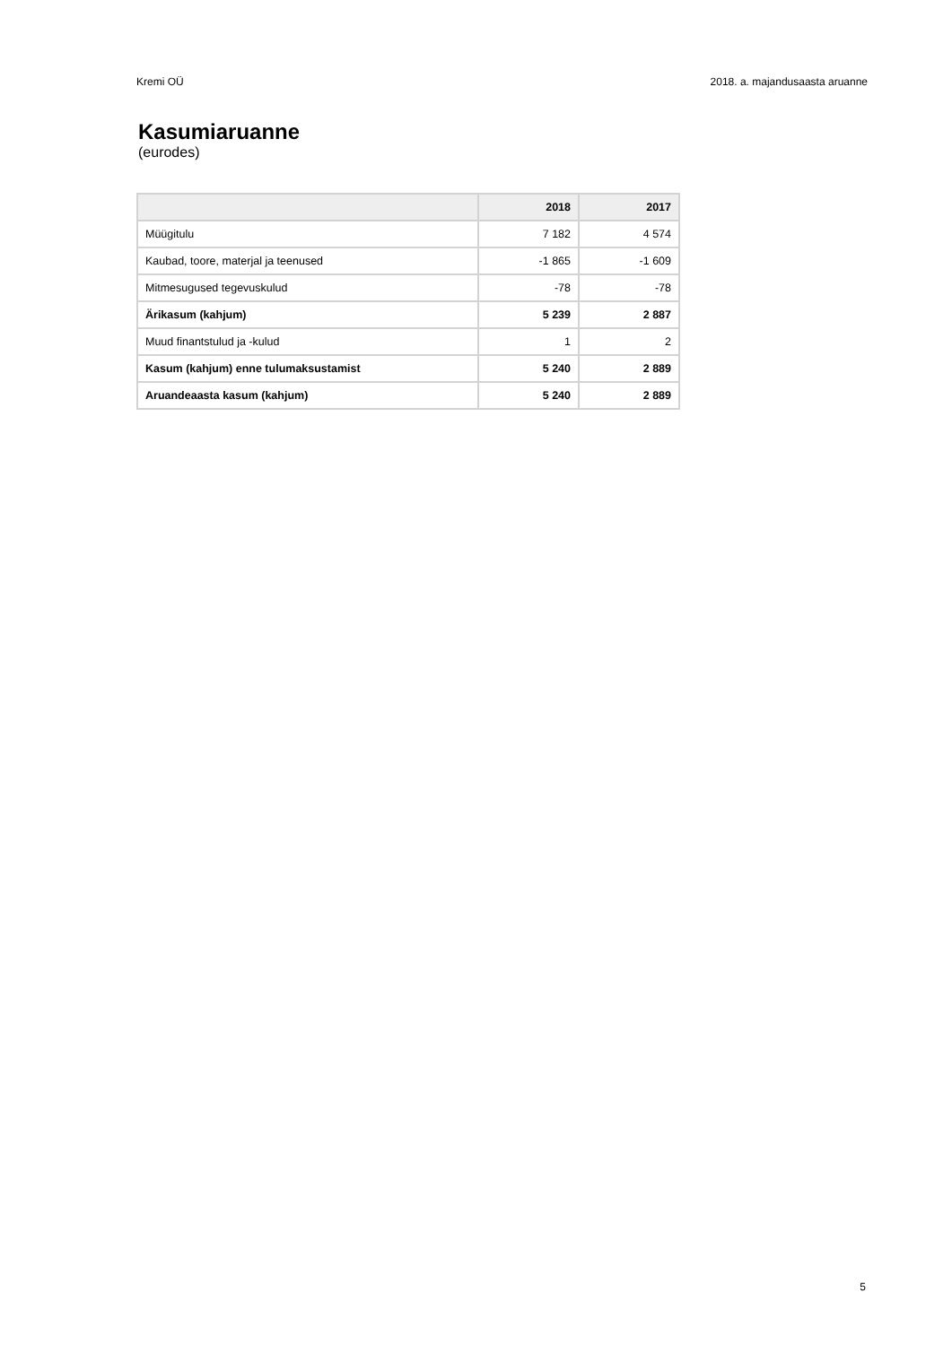Kremi OÜ 2018. a. majandusaasta aruanne
Kasumiaruanne
(eurodes)
| | 2018 | 2017 |
| --- | --- | --- |
| Müügitulu | 7 182 | 4 574 |
| Kaubad, toore, materjal ja teenused | -1 865 | -1 609 |
| Mitmesugused tegevuskulud | -78 | -78 |
| Ärikasum (kahjum) | 5 239 | 2 887 |
| Muud finantstulud ja -kulud | 1 | 2 |
| Kasum (kahjum) enne tulumaksustamist | 5 240 | 2 889 |
| Aruandeaasta kasum (kahjum) | 5 240 | 2 889 |
5